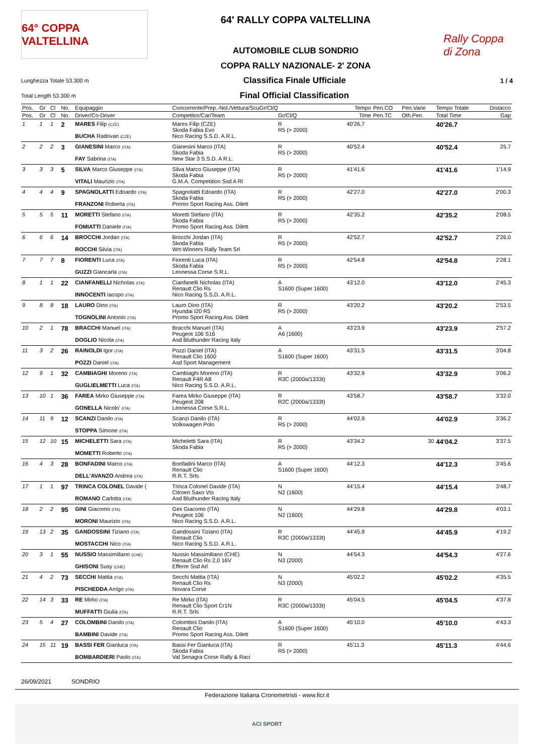64° COPPA VALTELLINA
64' RALLY COPPA VALTELLINA
AUTOMOBILE CLUB SONDRIO
COPPA RALLY NAZIONALE- 2' ZONA
Rally Coppa di Zona
Lunghezza Totale 53.300 m Classifica Finale Ufficiale 1 / 4
Total Length 53.300 m Final Official Classification
| Pos. | Gr | Cl | No. | Equipaggio | Concorrente/Prep.-Nol./Vettura/ScuGr/Cl/Q | | Tempo | Pen.CO | Pen.Varie | Tempo Totale | Distacco |
| --- | --- | --- | --- | --- | --- | --- | --- | --- | --- | --- | --- |
| Pos. | Gr | Cl | No. | Driver/Co-Driver | Competitor/Car/Team | Gr/Cl/Q | Time | Pen.TC | Oth.Pen. | Total Time | Gap |
| 1 | 1 | 1 | 2 | MARES Filip (CZE) BUCHA Radovan (CZE) | Mares Filip (CZE) Skoda Fabia Evo Nico Racing S.S.D. A.R.L. | R R5 (> 2000) | 40'26.7 | | | 40'26.7 | |
| 2 | 2 | 2 | 3 | GIANESINI Marco (ITA) FAY Sabrina (ITA) | Gianesini Marco (ITA) Skoda Fabia New Star 3 S.S.D. A R.L. | R R5 (> 2000) | 40'52.4 | | | 40'52.4 | 25.7 |
| 3 | 3 | 3 | 5 | SILVA Marco Giuseppe (ITA) VITALI Maurizio (ITA) | Silva Marco Giuseppe (ITA) Skoda Fabia G.M.A. Competition Ssd A Rl | R R5 (> 2000) | 41'41.6 | | | 41'41.6 | 1'14.9 |
| 4 | 4 | 4 | 9 | SPAGNOLATTI Edoardo (ITA) FRANZONI Roberta (ITA) | Spagnolatti Edoardo (ITA) Skoda Fabia Promo Sport Racing Ass. Dilett | R R5 (> 2000) | 42'27.0 | | | 42'27.0 | 2'00.3 |
| 5 | 5 | 5 | 11 | MORETTI Stefano (ITA) FOMIATTI Daniele (ITA) | Moretti Stefano (ITA) Skoda Fabia Promo Sport Racing Ass. Dilett | R R5 (> 2000) | 42'35.2 | | | 42'35.2 | 2'08.5 |
| 6 | 6 | 6 | 14 | BROCCHI Jordan (ITA) ROCCHI Silvia (ITA) | Brocchi Jordan (ITA) Skoda Fabia Wrt-Winners Rally Team Srl | R R5 (> 2000) | 42'52.7 | | | 42'52.7 | 2'26.0 |
| 7 | 7 | 7 | 8 | FIORENTI Luca (ITA) GUZZI Giancarla (ITA) | Fiorenti Luca (ITA) Skoda Fabia Leonessa Corse S.R.L. | R R5 (> 2000) | 42'54.8 | | | 42'54.8 | 2'28.1 |
| 8 | 1 | 1 | 22 | CIANFANELLI Nicholas (ITA) INNOCENTI Iacopo (ITA) | Cianfanelli Nicholas (ITA) Renault Clio Rs Nico Racing S.S.D. A.R.L. | A S1600 (Super 1600) | 43'12.0 | | | 43'12.0 | 2'45.3 |
| 9 | 8 | 8 | 18 | LAURO Dino (ITA) TOGNOLINI Antonio (ITA) | Lauro Dino (ITA) Hyundai I20 R5 Promo Sport Racing Ass. Dilett | R R5 (> 2000) | 43'20.2 | | | 43'20.2 | 2'53.5 |
| 10 | 2 | 1 | 78 | BRACCHI Manuel (ITA) DOGLIO Nicola (ITA) | Bracchi Manuel (ITA) Peugeot 106 S16 Asd Bluthunder Racing Italy | A A6 (1600) | 43'23.9 | | | 43'23.9 | 2'57.2 |
| 11 | 3 | 2 | 26 | RAINOLDI Igor (ITA) POZZI Daniel (ITA) | Pozzi Daniel (ITA) Renault Clio 1600 Asd Sport Management | A S1600 (Super 1600) | 43'31.5 | | | 43'31.5 | 3'04.8 |
| 12 | 9 | 1 | 32 | CAMBIAGHI Moreno (ITA) GUGLIELMETTI Luca (ITA) | Cambiaghi Moreno (ITA) Renault F4R A8 Nico Racing S.S.D. A.R.L. | R R3C (2000a/1333t) | 43'32.9 | | | 43'32.9 | 3'06.2 |
| 13 | 10 | 1 | 36 | FAREA Mirko Giuseppe (ITA) GONELLA Nicolo' (ITA) | Farea Mirko Giuseppe (ITA) Peugeot 208 Leonessa Corse S.R.L. | R R2C (2000a/1333t) | 43'58.7 | | | 43'58.7 | 3'32.0 |
| 14 | 11 | 9 | 12 | SCANZI Danilo (ITA) STOPPA Simone (ITA) | Scanzi Danilo (ITA) Volkswagen Polo | R R5 (> 2000) | 44'02.9 | | | 44'02.9 | 3'36.2 |
| 15 | 12 | 10 | 15 | MICHELETTI Sara (ITA) MOMETTI Roberto (ITA) | Micheletti Sara (ITA) Skoda Fabia | R R5 (> 2000) | 43'34.2 | | 30 | 44'04.2 | 3'37.5 |
| 16 | 4 | 3 | 28 | BONFADINI Marco (ITA) DELL'AVANZO Andrea (ITA) | Bonfadini Marco (ITA) Renault Clio R.R.T. Srls | A S1600 (Super 1600) | 44'12.3 | | | 44'12.3 | 3'45.6 |
| 17 | 1 | 1 | 97 | TRINCA COLONEL Davide ( ROMANO Carlotta (ITA) | Trinca Colonel Davide (ITA) Citroen Saxo Vts Asd Bluthunder Racing Italy | N N2 (1600) | 44'15.4 | | | 44'15.4 | 3'48.7 |
| 18 | 2 | 2 | 95 | GINI Giacomo (ITA) MORONI Maurizio (ITA) | Gini Giacomo (ITA) Peugeot 106 Nico Racing S.S.D. A.R.L. | N N2 (1600) | 44'29.8 | | | 44'29.8 | 4'03.1 |
| 19 | 13 | 2 | 35 | GANDOSSINI Tiziano (ITA) MOSTACCHI Nico (ITA) | Gandossini Tiziano (ITA) Renault Clio Nico Racing S.S.D. A.R.L. | R R3C (2000a/1333t) | 44'45.9 | | | 44'45.9 | 4'19.2 |
| 20 | 3 | 1 | 55 | NUSSIO Massimiliano (CHE) GHISONI Susy (CHE) | Nussio Massimiliano (CHE) Renault Clio Rs 2,0 16V Efferre Ssd Arl | N N3 (2000) | 44'54.3 | | | 44'54.3 | 4'27.6 |
| 21 | 4 | 2 | 73 | SECCHI Mattia (ITA) PISCHEDDA Arrigo (ITA) | Secchi Mattia (ITA) Renault Clio Rs Novara Corse | N N3 (2000) | 45'02.2 | | | 45'02.2 | 4'35.5 |
| 22 | 14 | 3 | 33 | RE Mirko (ITA) MUFFATTI Giulia (ITA) | Re Mirko (ITA) Renault Clio Sport Cr1N R.R.T. Srls | R R3C (2000a/1333t) | 45'04.5 | | | 45'04.5 | 4'37.8 |
| 23 | 5 | 4 | 27 | COLOMBINI Danilo (ITA) BAMBINI Davide (ITA) | Colombini Danilo (ITA) Renault Clio Promo Sport Racing Ass. Dilett | A S1600 (Super 1600) | 45'10.0 | | | 45'10.0 | 4'43.3 |
| 24 | 15 | 11 | 19 | BASSI FER Gianluca (ITA) BOMBARDIERI Paolo (ITA) | Bassi Fer Gianluca (ITA) Skoda Fabia Val Senagra Corse Rally & Raci | R R5 (> 2000) | 45'11.3 | | | 45'11.3 | 4'44.6 |
26/09/2021 SONDRIO
Federazione Italiana Cronometristi - www.ficr.it
ACI SPORT